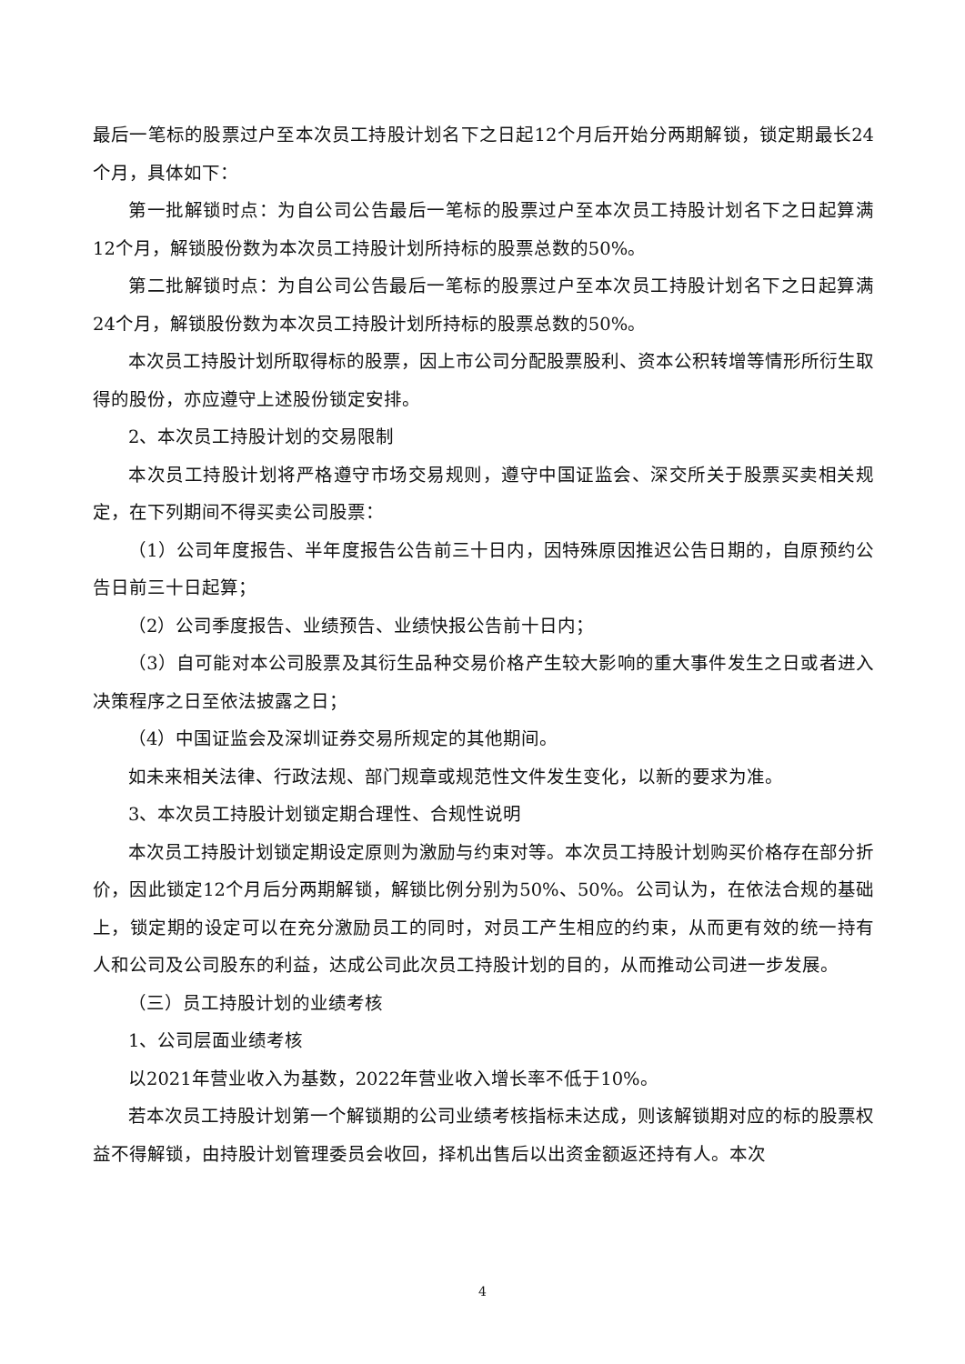最后一笔标的股票过户至本次员工持股计划名下之日起12个月后开始分两期解锁，锁定期最长24个月，具体如下：
第一批解锁时点：为自公司公告最后一笔标的股票过户至本次员工持股计划名下之日起算满12个月，解锁股份数为本次员工持股计划所持标的股票总数的50%。
第二批解锁时点：为自公司公告最后一笔标的股票过户至本次员工持股计划名下之日起算满24个月，解锁股份数为本次员工持股计划所持标的股票总数的50%。
本次员工持股计划所取得标的股票，因上市公司分配股票股利、资本公积转增等情形所衍生取得的股份，亦应遵守上述股份锁定安排。
2、本次员工持股计划的交易限制
本次员工持股计划将严格遵守市场交易规则，遵守中国证监会、深交所关于股票买卖相关规定，在下列期间不得买卖公司股票：
（1）公司年度报告、半年度报告公告前三十日内，因特殊原因推迟公告日期的，自原预约公告日前三十日起算；
（2）公司季度报告、业绩预告、业绩快报公告前十日内；
（3）自可能对本公司股票及其衍生品种交易价格产生较大影响的重大事件发生之日或者进入决策程序之日至依法披露之日；
（4）中国证监会及深圳证券交易所规定的其他期间。
如未来相关法律、行政法规、部门规章或规范性文件发生变化，以新的要求为准。
3、本次员工持股计划锁定期合理性、合规性说明
本次员工持股计划锁定期设定原则为激励与约束对等。本次员工持股计划购买价格存在部分折价，因此锁定12个月后分两期解锁，解锁比例分别为50%、50%。公司认为，在依法合规的基础上，锁定期的设定可以在充分激励员工的同时，对员工产生相应的约束，从而更有效的统一持有人和公司及公司股东的利益，达成公司此次员工持股计划的目的，从而推动公司进一步发展。
（三）员工持股计划的业绩考核
1、公司层面业绩考核
以2021年营业收入为基数，2022年营业收入增长率不低于10%。
若本次员工持股计划第一个解锁期的公司业绩考核指标未达成，则该解锁期对应的标的股票权益不得解锁，由持股计划管理委员会收回，择机出售后以出资金额返还持有人。本次
4